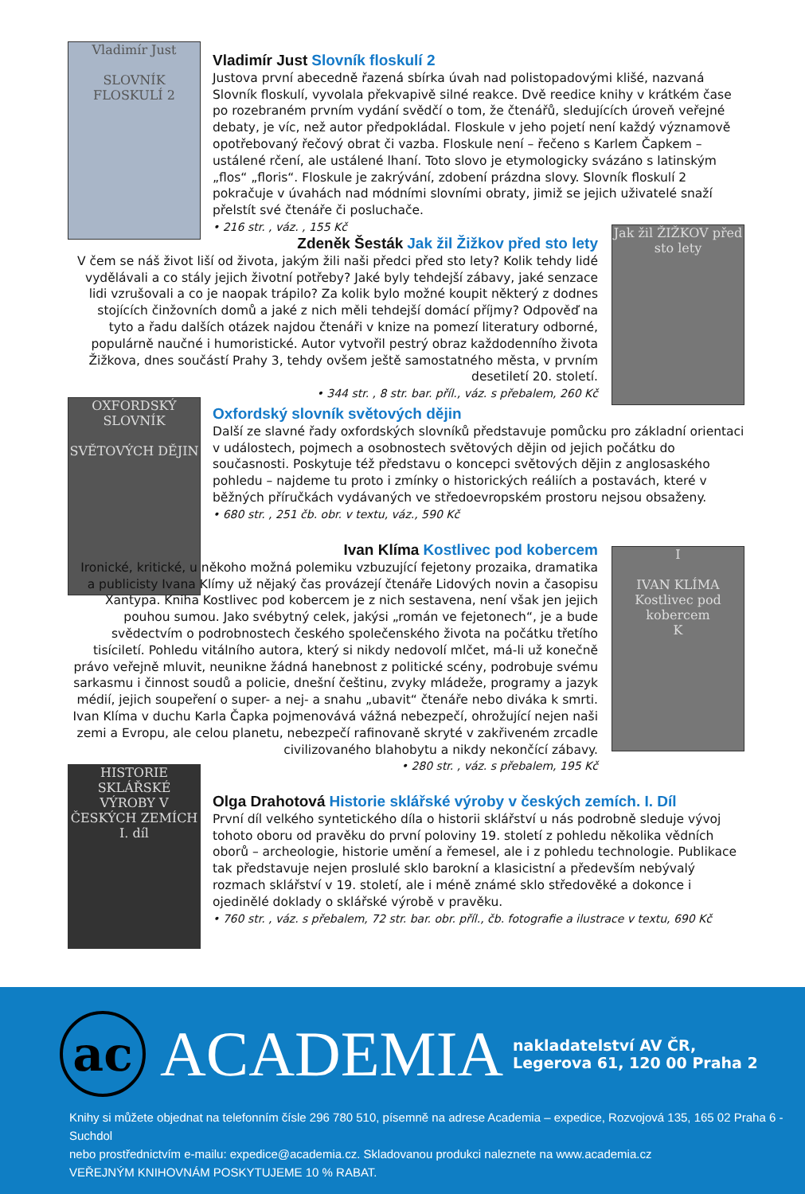Vladimír Just
SLOVNÍK FLOSKULÍ 2
Vladimír Just Slovník floskulí 2
Justova první abecedně řazená sbírka úvah nad polistopadovými klišé, nazvaná Slovník floskulí, vyvolala překvapivě silné reakce. Dvě reedice knihy v krátkém čase po rozebraném prvním vydání svědčí o tom, že čtenářů, sledujících úroveň veřejné debaty, je víc, než autor předpokládal. Floskule v jeho pojetí není každý významově opotřebovaný řečový obrat či vazba. Floskule není – řečeno s Karlem Čapkem – ustálené rčení, ale ustálené lhaní. Toto slovo je etymologicky svázáno s latinským „flos“ „floris“. Floskule je zakrývání, zdobení prázdna slovy. Slovník floskulí 2 pokračuje v úvahách nad módními slovními obraty, jimiž se jejich uživatelé snaží přelstít své čtenáře či posluchače.
• 216 str. , váz. , 155 Kč
Jak žil ŽIŽKOV před sto lety
Zdeněk Šesták Jak žil Žižkov před sto lety
V čem se náš život liší od života, jakým žili naši předci před sto lety? Kolik tehdy lidé vydělávali a co stály jejich životní potřeby? Jaké byly tehdejší zábavy, jaké senzace lidi vzrušovali a co je naopak trápilo? Za kolik bylo možné koupit některý z dodnes stojících činžovních domů a jaké z nich měli tehdejší domácí příjmy? Odpověď na tyto a řadu dalších otázek najdou čtenáři v knize na pomezí literatury odborné, populárně naučné i humoristické. Autor vytvořil pestrý obraz každodenního života Žižkova, dnes součástí Prahy 3, tehdy ovšem ještě samostatného města, v prvním desetiletí 20. století.
• 344 str. , 8 str. bar. příl., váz. s přebalem, 260 Kč
OXFORDSKÝ SLOVNÍK
SVĚTOVÝCH DĚJIN
Oxfordský slovník světových dějin
Další ze slavné řady oxfordských slovníků představuje pomůcku pro základní orientaci v událostech, pojmech a osobnostech světových dějin od jejich počátku do současnosti. Poskytuje též představu o koncepci světových dějin z anglosaského pohledu – najdeme tu proto i zmínky o historických reáliích a postavách, které v běžných příručkách vydávaných ve středoevropském prostoru nejsou obsaženy.
• 680 str. , 251 čb. obr. v textu, váz., 590 Kč
I
IVAN KLÍMA
Kostlivec pod kobercem
K
Ivan Klíma Kostlivec pod kobercem
Ironické, kritické, u někoho možná polemiku vzbuzující fejetony prozaika, dramatika a publicisty Ivana Klímy už nějaký čas provázejí čtenáře Lidových novin a časopisu Xantypa. Kniha Kostlivec pod kobercem je z nich sestavena, není však jen jejich pouhou sumou. Jako svébytný celek, jakýsi „román ve fejetonech“, je a bude svědectvím o podrobnostech českého společenského života na počátku třetího tisíciletí. Pohledu vitálního autora, který si nikdy nedovolí mlčet, má-li už konečně právo veřejně mluvit, neunikne žádná hanebnost z politické scény, podrobuje svému sarkasmu i činnost soudů a policie, dnešní češtinu, zvyky mládeže, programy a jazyk médií, jejich soupeření o super- a nej- a snahu „ubavit“ čtenáře nebo diváka k smrti. Ivan Klíma v duchu Karla Čapka pojmenovává vážná nebezpečí, ohrožující nejen naši zemi a Evropu, ale celou planetu, nebezpečí rafinovaně skryté v zakřiveném zrcadle civilizovaného blahobytu a nikdy nekončící zábavy.
• 280 str. , váz. s přebalem, 195 Kč
HISTORIE SKLÁŘSKÉ VÝROBY V ČESKÝCH ZEMÍCH I. díl
Olga Drahotová Historie sklářské výroby v českých zemích. I. Díl
První díl velkého syntetického díla o historii sklářství u nás podrobně sleduje vývoj tohoto oboru od pravěku do první poloviny 19. století z pohledu několika vědních oborů – archeologie, historie umění a řemesel, ale i z pohledu technologie. Publikace tak představuje nejen proslulé sklo barokní a klasicistní a především nebývalý rozmach sklářství v 19. století, ale i méně známé sklo středověké a dokonce i ojedinělé doklady o sklářské výrobě v pravěku.
• 760 str. , váz. s přebalem, 72 str. bar. obr. příl., čb. fotografie a ilustrace v textu, 690 Kč
ac
ACADEMIA
nakladatelství AV ČR,
Legerova 61, 120 00 Praha 2
Knihy si můžete objednat na telefonním čísle 296 780 510, písemně na adrese Academia – expedice, Rozvojová 135, 165 02 Praha 6 - Suchdol
nebo prostřednictvím e-mailu: expedice@academia.cz. Skladovanou produkci naleznete na www.academia.cz
VEŘEJNÝM KNIHOVNÁM POSKYTUJEME 10 % RABAT.